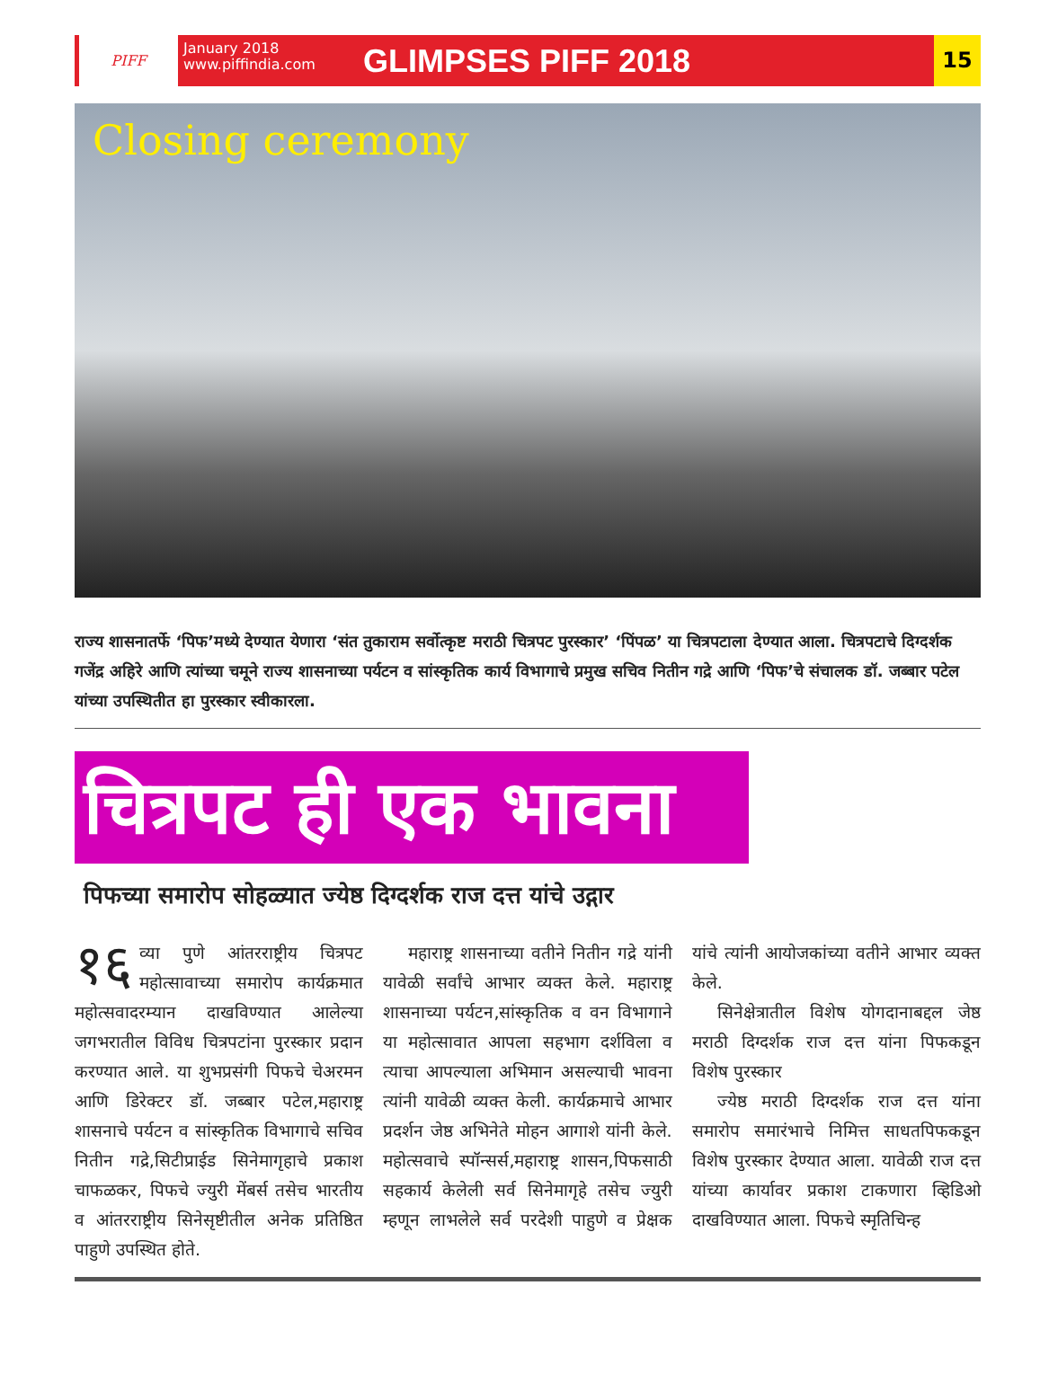PIFF
January 2018
www.piffindia.com
GLIMPSES PIFF 2018
15
Closing ceremony
राज्य शासनातर्फे ‘पिफ’मध्ये देण्यात येणारा ‘संत तुकाराम सर्वोत्कृष्ट मराठी चित्रपट पुरस्कार’ ‘पिंपळ’ या चित्रपटाला देण्यात आला. चित्रपटाचे दिग्दर्शक गजेंद्र अहिरे आणि त्यांच्या चमूने राज्य शासनाच्या पर्यटन व सांस्कृतिक कार्य विभागाचे प्रमुख सचिव नितीन गद्रे आणि ‘पिफ’चे संचालक डॉ. जब्बार पटेल यांच्या उपस्थितीत हा पुरस्कार स्वीकारला.
चित्रपट ही एक भावना
पिफच्या समारोप सोहळ्यात ज्येष्ठ दिग्दर्शक राज दत्त यांचे उद्गार
१६ व्या पुणे आंतरराष्ट्रीय चित्रपट महोत्सावाच्या समारोप कार्यक्रमात महोत्सवादरम्यान दाखविण्यात आलेल्या जगभरातील विविध चित्रपटांना पुरस्कार प्रदान करण्यात आले. या शुभप्रसंगी पिफचे चेअरमन आणि डिरेक्टर डॉ. जब्बार पटेल,महाराष्ट्र शासनाचे पर्यटन व सांस्कृतिक विभागाचे सचिव नितीन गद्रे,सिटीप्राईड सिनेमागृहाचे प्रकाश चाफळकर, पिफचे ज्युरी मेंबर्स तसेच भारतीय व आंतरराष्ट्रीय सिनेसृष्टीतील अनेक प्रतिष्ठित पाहुणे उपस्थित होते.
महाराष्ट्र शासनाच्या वतीने नितीन गद्रे यांनी यावेळी सर्वांचे आभार व्यक्त केले. महाराष्ट्र शासनाच्या पर्यटन,सांस्कृतिक व वन विभागाने या महोत्सावात आपला सहभाग दर्शविला व त्याचा आपल्याला अभिमान असल्याची भावना त्यांनी यावेळी व्यक्त केली. कार्यक्रमाचे आभार प्रदर्शन जेष्ठ अभिनेते मोहन आगाशे यांनी केले. महोत्सवाचे स्पॉन्सर्स,महाराष्ट्र शासन,पिफसाठी सहकार्य केलेली सर्व सिनेमागृहे तसेच ज्युरी म्हणून लाभलेले सर्व परदेशी पाहुणे व प्रेक्षक यांचे त्यांनी आयोजकांच्या वतीने आभार व्यक्त केले.
सिनेक्षेत्रातील विशेष योगदानाबद्दल जेष्ठ मराठी दिग्दर्शक राज दत्त यांना पिफकडून विशेष पुरस्कार
ज्येष्ठ मराठी दिग्दर्शक राज दत्त यांना समारोप समारंभाचे निमित्त साधतपिफकडून विशेष पुरस्कार देण्यात आला. यावेळी राज दत्त यांच्या कार्यावर प्रकाश टाकणारा व्हिडिओ दाखविण्यात आला. पिफचे स्मृतिचिन्ह